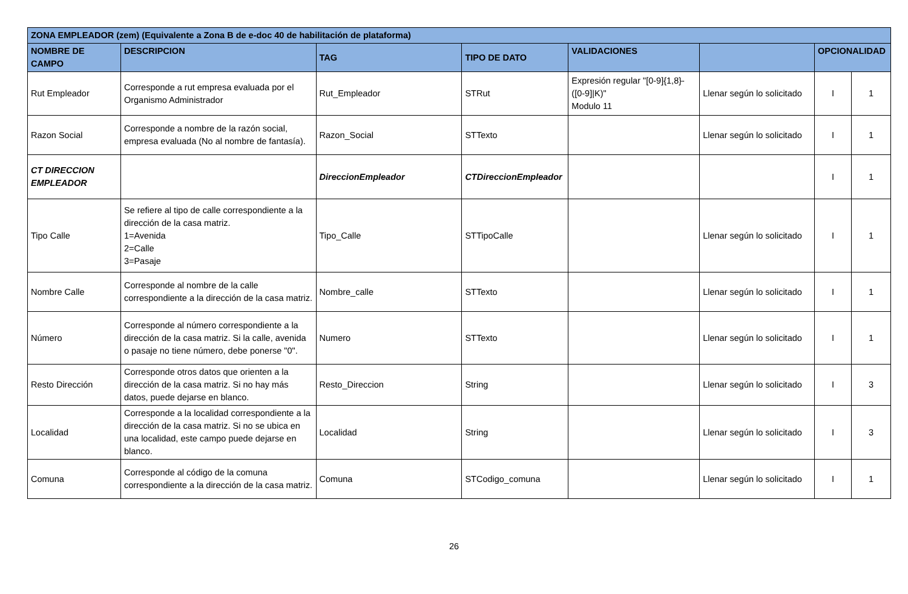| ZONA EMPLEADOR (zem) (Equivalente a Zona B de e-doc 40 de habilitación de plataforma) | | | | | | | |
| --- | --- | --- | --- | --- | --- | --- | --- |
| NOMBRE DE CAMPO | DESCRIPCION | TAG | TIPO DE DATO | VALIDACIONES | | OPCIONALIDAD | |
| Rut Empleador | Corresponde a rut empresa evaluada por el Organismo Administrador | Rut_Empleador | STRut | Expresión regular "[0-9]{1,8}-([0-9]/K)" Modulo 11 | Llenar según lo solicitado | I | 1 |
| Razon Social | Corresponde a nombre de la razón social, empresa evaluada (No al nombre de fantasía). | Razon_Social | STTexto | | Llenar según lo solicitado | I | 1 |
| CT DIRECCION EMPLEADOR | | DireccionEmpleador | CTDireccionEmpleador | | | I | 1 |
| Tipo Calle | Se refiere al tipo de calle correspondiente a la dirección de la casa matriz. 1=Avenida 2=Calle 3=Pasaje | Tipo_Calle | STTipoCalle | | Llenar según lo solicitado | I | 1 |
| Nombre Calle | Corresponde al nombre de la calle correspondiente a la dirección de la casa matriz. | Nombre_calle | STTexto | | Llenar según lo solicitado | I | 1 |
| Número | Corresponde al número correspondiente a la dirección de la casa matriz. Si la calle, avenida o pasaje no tiene número, debe ponerse "0". | Numero | STTexto | | Llenar según lo solicitado | I | 1 |
| Resto Dirección | Corresponde otros datos que orienten a la dirección de la casa matriz. Si no hay más datos, puede dejarse en blanco. | Resto_Direccion | String | | Llenar según lo solicitado | I | 3 |
| Localidad | Corresponde a la localidad correspondiente a la dirección de la casa matriz. Si no se ubica en una localidad, este campo puede dejarse en blanco. | Localidad | String | | Llenar según lo solicitado | I | 3 |
| Comuna | Corresponde al código de la comuna correspondiente a la dirección de la casa matriz. | Comuna | STCodigo_comuna | | Llenar según lo solicitado | I | 1 |
26